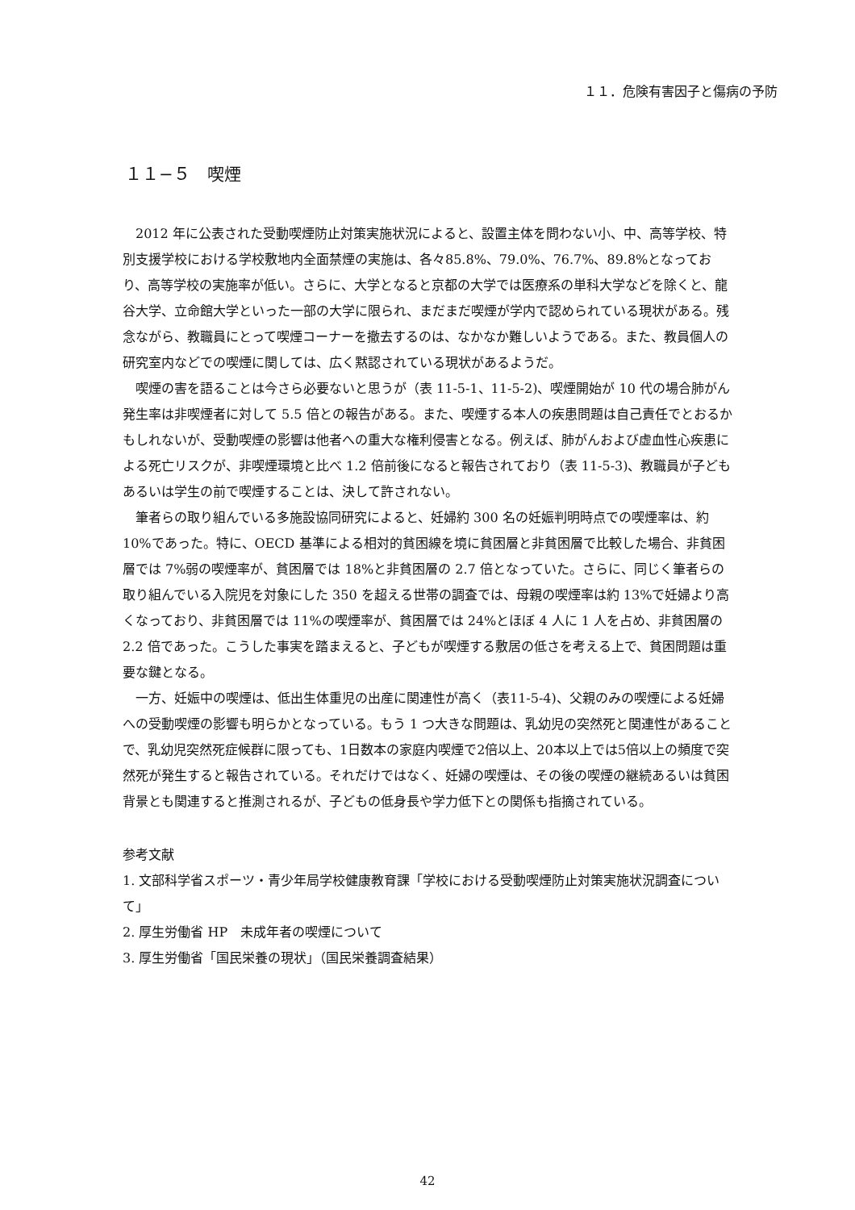１１．危険有害因子と傷病の予防
１１−５　喫煙
2012 年に公表された受動喫煙防止対策実施状況によると、設置主体を問わない小、中、高等学校、特別支援学校における学校敷地内全面禁煙の実施は、各々85.8%、79.0%、76.7%、89.8%となっており、高等学校の実施率が低い。さらに、大学となると京都の大学では医療系の単科大学などを除くと、龍谷大学、立命館大学といった一部の大学に限られ、まだまだ喫煙が学内で認められている現状がある。残念ながら、教職員にとって喫煙コーナーを撤去するのは、なかなか難しいようである。また、教員個人の研究室内などでの喫煙に関しては、広く黙認されている現状があるようだ。
喫煙の害を語ることは今さら必要ないと思うが（表 11-5-1、11-5-2)、喫煙開始が 10 代の場合肺がん発生率は非喫煙者に対して 5.5 倍との報告がある。また、喫煙する本人の疾患問題は自己責任でとおるかもしれないが、受動喫煙の影響は他者への重大な権利侵害となる。例えば、肺がんおよび虚血性心疾患による死亡リスクが、非喫煙環境と比べ 1.2 倍前後になると報告されており（表 11-5-3)、教職員が子どもあるいは学生の前で喫煙することは、決して許されない。
筆者らの取り組んでいる多施設協同研究によると、妊婦約 300 名の妊娠判明時点での喫煙率は、約 10%であった。特に、OECD 基準による相対的貧困線を境に貧困層と非貧困層で比較した場合、非貧困層では 7%弱の喫煙率が、貧困層では 18%と非貧困層の 2.7 倍となっていた。さらに、同じく筆者らの取り組んでいる入院児を対象にした 350 を超える世帯の調査では、母親の喫煙率は約 13%で妊婦より高くなっており、非貧困層では 11%の喫煙率が、貧困層では 24%とほぼ 4 人に 1 人を占め、非貧困層の 2.2 倍であった。こうした事実を踏まえると、子どもが喫煙する敷居の低さを考える上で、貧困問題は重要な鍵となる。
一方、妊娠中の喫煙は、低出生体重児の出産に関連性が高く（表11-5-4)、父親のみの喫煙による妊婦への受動喫煙の影響も明らかとなっている。もう 1 つ大きな問題は、乳幼児の突然死と関連性があることで、乳幼児突然死症候群に限っても、1日数本の家庭内喫煙で2倍以上、20本以上では5倍以上の頻度で突然死が発生すると報告されている。それだけではなく、妊婦の喫煙は、その後の喫煙の継続あるいは貧困背景とも関連すると推測されるが、子どもの低身長や学力低下との関係も指摘されている。
参考文献
1. 文部科学省スポーツ・青少年局学校健康教育課「学校における受動喫煙防止対策実施状況調査について」
2. 厚生労働省 HP　未成年者の喫煙について
3. 厚生労働省「国民栄養の現状」（国民栄養調査結果）
42